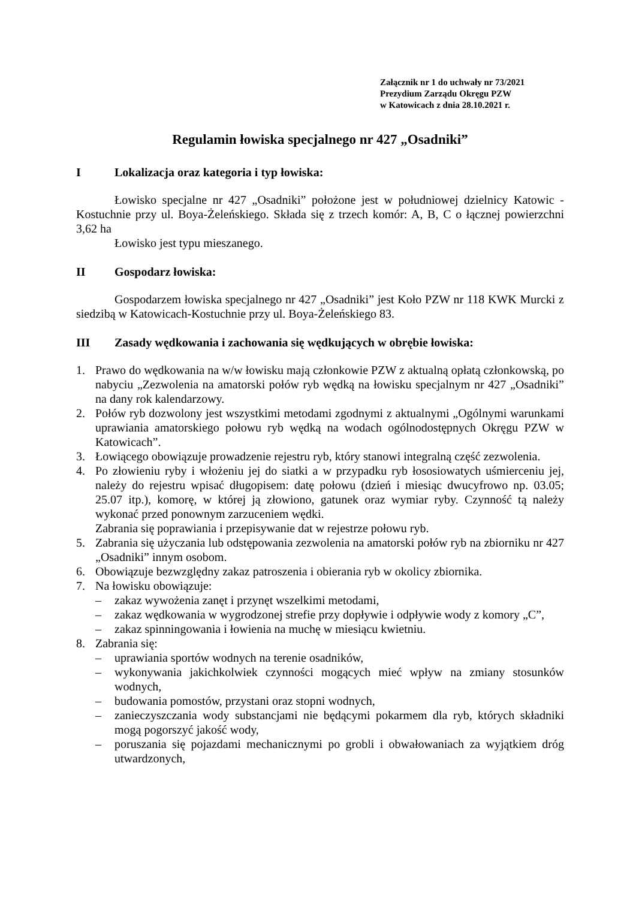Załącznik nr 1 do uchwały nr 73/2021
Prezydium Zarządu Okręgu PZW
w Katowicach z dnia 28.10.2021 r.
Regulamin łowiska specjalnego nr 427 „Osadniki”
I Lokalizacja oraz kategoria i typ łowiska:
Łowisko specjalne nr 427 „Osadniki” położone jest w południowej dzielnicy Katowic - Kostuchnie przy ul. Boya-Żeleńskiego. Składa się z trzech komór: A, B, C o łącznej powierzchni 3,62 ha
Łowisko jest typu mieszanego.
II Gospodarz łowiska:
Gospodarzem łowiska specjalnego nr 427 „Osadniki” jest Koło PZW nr 118 KWK Murcki z siedzibą w Katowicach-Kostuchnie przy ul. Boya-Żeleńskiego 83.
III Zasady wędkowania i zachowania się wędkujących w obrębie łowiska:
1. Prawo do wędkowania na w/w łowisku mają członkowie PZW z aktualną opłatą członkowską, po nabyciu „Zezwolenia na amatorski połów ryb wędką na łowisku specjalnym nr 427 „Osadniki” na dany rok kalendarzowy.
2. Połów ryb dozwolony jest wszystkimi metodami zgodnymi z aktualnymi „Ogólnymi warunkami uprawiania amatorskiego połowu ryb wędką na wodach ogólnodostępnych Okręgu PZW w Katowicach”.
3. Łowiącego obowiązuje prowadzenie rejestru ryb, który stanowi integralną część zezwolenia.
4. Po złowieniu ryby i włożeniu jej do siatki a w przypadku ryb łososiowatych uśmierceniu jej, należy do rejestru wpisać długopisem: datę połowu (dzień i miesiąc dwucyfrowo np. 03.05; 25.07 itp.), komorę, w której ją złowiono, gatunek oraz wymiar ryby. Czynność tą należy wykonać przed ponownym zarzuceniem wędki.
Zabrania się poprawiania i przepisywanie dat w rejestrze połowu ryb.
5. Zabrania się użyczania lub odstępowania zezwolenia na amatorski połów ryb na zbiorniku nr 427 „Osadniki” innym osobom.
6. Obowiązuje bezwzględny zakaz patroszenia i obierania ryb w okolicy zbiornika.
7. Na łowisku obowiązuje:
– zakaz wywożenia zanęt i przynęt wszelkimi metodami,
– zakaz wędkowania w wygrodzonej strefie przy dopływie i odpływie wody z komory „C”,
– zakaz spinningowania i łowienia na muchę w miesiącu kwietniu.
8. Zabrania się:
– uprawiania sportów wodnych na terenie osadników,
– wykonywania jakichkolwiek czynności mogących mieć wpływ na zmiany stosunków wodnych,
– budowania pomostów, przystani oraz stopni wodnych,
– zanieczyszczania wody substancjami nie będącymi pokarmem dla ryb, których składniki mogą pogorszyć jakość wody,
– poruszania się pojazdami mechanicznymi po grobli i obwałowaniach za wyjątkiem dróg utwardzonych,